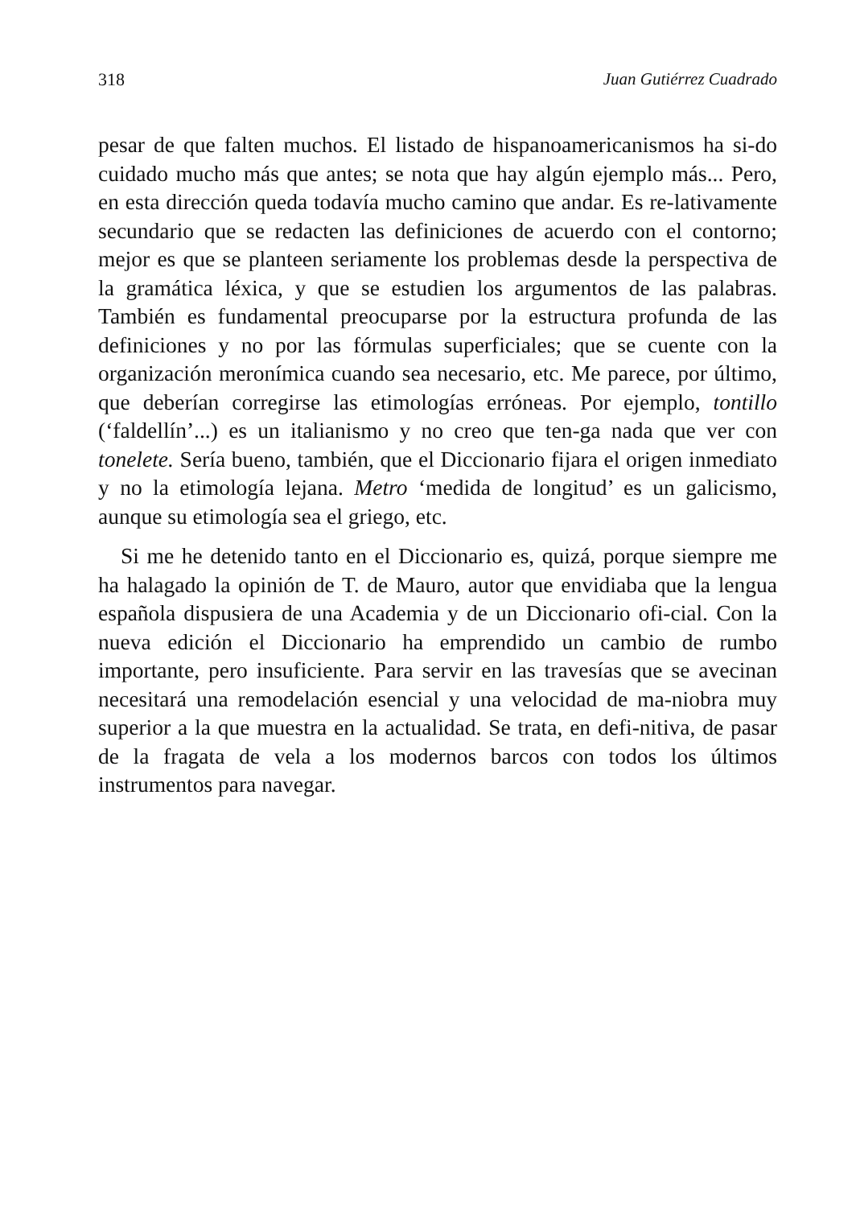318 Juan Gutiérrez Cuadrado
pesar de que falten muchos. El listado de hispanoamericanismos ha si-do cuidado mucho más que antes; se nota que hay algún ejemplo más... Pero, en esta dirección queda todavía mucho camino que andar. Es re-lativamente secundario que se redacten las definiciones de acuerdo con el contorno; mejor es que se planteen seriamente los problemas desde la perspectiva de la gramática léxica, y que se estudien los argumentos de las palabras. También es fundamental preocuparse por la estructura profunda de las definiciones y no por las fórmulas superficiales; que se cuente con la organización meronímica cuando sea necesario, etc. Me parece, por último, que deberían corregirse las etimologías erróneas. Por ejemplo, tontillo (‘faldellín’...) es un italianismo y no creo que ten-ga nada que ver con tonelete. Sería bueno, también, que el Diccionario fijara el origen inmediato y no la etimología lejana. Metro ‘medida de longitud’ es un galicismo, aunque su etimología sea el griego, etc.
Si me he detenido tanto en el Diccionario es, quizá, porque siempre me ha halagado la opinión de T. de Mauro, autor que envidiaba que la lengua española dispusiera de una Academia y de un Diccionario ofi-cial. Con la nueva edición el Diccionario ha emprendido un cambio de rumbo importante, pero insuficiente. Para servir en las travesías que se avecinan necesitará una remodelación esencial y una velocidad de ma-niobra muy superior a la que muestra en la actualidad. Se trata, en defi-nitiva, de pasar de la fragata de vela a los modernos barcos con todos los últimos instrumentos para navegar.